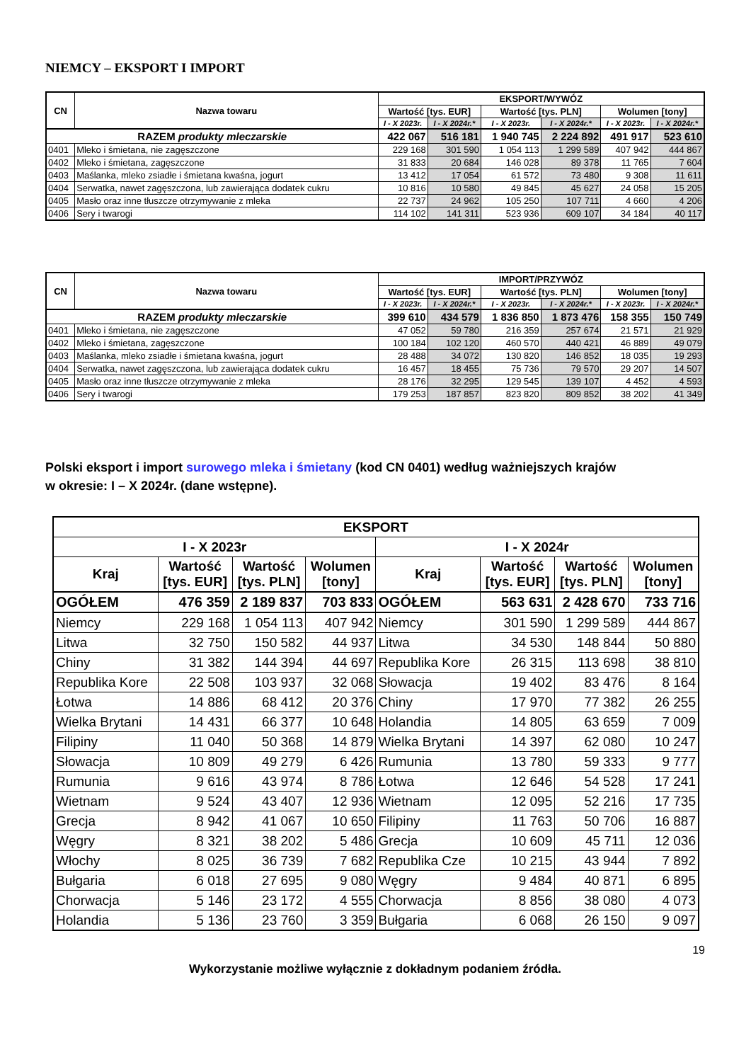NIEMCY – EKSPORT I IMPORT
| CN | Nazwa towaru | EKSPORT/WYWÓZ | | | | | |
| --- | --- | --- | --- | --- | --- | --- | --- |
| | | Wartość [tys. EUR] | | Wartość [tys. PLN] | | Wolumen [tony] | |
| | | I - X 2023r. | I - X 2024r.* | I - X 2023r. | I - X 2024r.* | I - X 2023r. | I - X 2024r.* |
| RAZEM produkty mleczarskie | | 422 067 | 516 181 | 1 940 745 | 2 224 892 | 491 917 | 523 610 |
| 0401 | Mleko i śmietana, nie zagęszczone | 229 168 | 301 590 | 1 054 113 | 1 299 589 | 407 942 | 444 867 |
| 0402 | Mleko i śmietana, zagęszczone | 31 833 | 20 684 | 146 028 | 89 378 | 11 765 | 7 604 |
| 0403 | Maślanka, mleko zsiadłe i śmietana kwaśna, jogurt | 13 412 | 17 054 | 61 572 | 73 480 | 9 308 | 11 611 |
| 0404 | Serwatka, nawet zagęszczona, lub zawierająca dodatek cukru | 10 816 | 10 580 | 49 845 | 45 627 | 24 058 | 15 205 |
| 0405 | Masło oraz inne tłuszcze otrzymywanie z mleka | 22 737 | 24 962 | 105 250 | 107 711 | 4 660 | 4 206 |
| 0406 | Sery i twarogi | 114 102 | 141 311 | 523 936 | 609 107 | 34 184 | 40 117 |
| CN | Nazwa towaru | IMPORT/PRZYWÓZ | | | | | |
| --- | --- | --- | --- | --- | --- | --- | --- |
| | | Wartość [tys. EUR] | | Wartość [tys. PLN] | | Wolumen [tony] | |
| | | I - X 2023r. | I - X 2024r.* | I - X 2023r. | I - X 2024r.* | I - X 2023r. | I - X 2024r.* |
| RAZEM produkty mleczarskie | | 399 610 | 434 579 | 1 836 850 | 1 873 476 | 158 355 | 150 749 |
| 0401 | Mleko i śmietana, nie zagęszczone | 47 052 | 59 780 | 216 359 | 257 674 | 21 571 | 21 929 |
| 0402 | Mleko i śmietana, zagęszczone | 100 184 | 102 120 | 460 570 | 440 421 | 46 889 | 49 079 |
| 0403 | Maślanka, mleko zsiadłe i śmietana kwaśna, jogurt | 28 488 | 34 072 | 130 820 | 146 852 | 18 035 | 19 293 |
| 0404 | Serwatka, nawet zagęszczona, lub zawierająca dodatek cukru | 16 457 | 18 455 | 75 736 | 79 570 | 29 207 | 14 507 |
| 0405 | Masło oraz inne tłuszcze otrzymywanie z mleka | 28 176 | 32 295 | 129 545 | 139 107 | 4 452 | 4 593 |
| 0406 | Sery i twarogi | 179 253 | 187 857 | 823 820 | 809 852 | 38 202 | 41 349 |
Polski eksport i import surowego mleka i śmietany (kod CN 0401) według ważniejszych krajów
w okresie: I – X 2024r. (dane wstępne).
| EKSPORT | | | | | | | |
| --- | --- | --- | --- | --- | --- | --- | --- |
| I - X 2023r | | | | I - X 2024r | | | |
| Kraj | Wartość [tys. EUR] | Wartość [tys. PLN] | Wolumen [tony] | Kraj | Wartość [tys. EUR] | Wartość [tys. PLN] | Wolumen [tony] |
| OGÓŁEM | 476 359 | 2 189 837 | 703 833 | OGÓŁEM | 563 631 | 2 428 670 | 733 716 |
| Niemcy | 229 168 | 1 054 113 | 407 942 | Niemcy | 301 590 | 1 299 589 | 444 867 |
| Litwa | 32 750 | 150 582 | 44 937 | Litwa | 34 530 | 148 844 | 50 880 |
| Chiny | 31 382 | 144 394 | 44 697 | Republika Kore | 26 315 | 113 698 | 38 810 |
| Republika Kore | 22 508 | 103 937 | 32 068 | Słowacja | 19 402 | 83 476 | 8 164 |
| Łotwa | 14 886 | 68 412 | 20 376 | Chiny | 17 970 | 77 382 | 26 255 |
| Wielka Brytani | 14 431 | 66 377 | 10 648 | Holandia | 14 805 | 63 659 | 7 009 |
| Filipiny | 11 040 | 50 368 | 14 879 | Wielka Brytani | 14 397 | 62 080 | 10 247 |
| Słowacja | 10 809 | 49 279 | 6 426 | Rumunia | 13 780 | 59 333 | 9 777 |
| Rumunia | 9 616 | 43 974 | 8 786 | Łotwa | 12 646 | 54 528 | 17 241 |
| Wietnam | 9 524 | 43 407 | 12 936 | Wietnam | 12 095 | 52 216 | 17 735 |
| Grecja | 8 942 | 41 067 | 10 650 | Filipiny | 11 763 | 50 706 | 16 887 |
| Węgry | 8 321 | 38 202 | 5 486 | Grecja | 10 609 | 45 711 | 12 036 |
| Włochy | 8 025 | 36 739 | 7 682 | Republika Cze | 10 215 | 43 944 | 7 892 |
| Bułgaria | 6 018 | 27 695 | 9 080 | Węgry | 9 484 | 40 871 | 6 895 |
| Chorwacja | 5 146 | 23 172 | 4 555 | Chorwacja | 8 856 | 38 080 | 4 073 |
| Holandia | 5 136 | 23 760 | 3 359 | Bułgaria | 6 068 | 26 150 | 9 097 |
19
Wykorzystanie możliwe wyłącznie z dokładnym podaniem źródła.